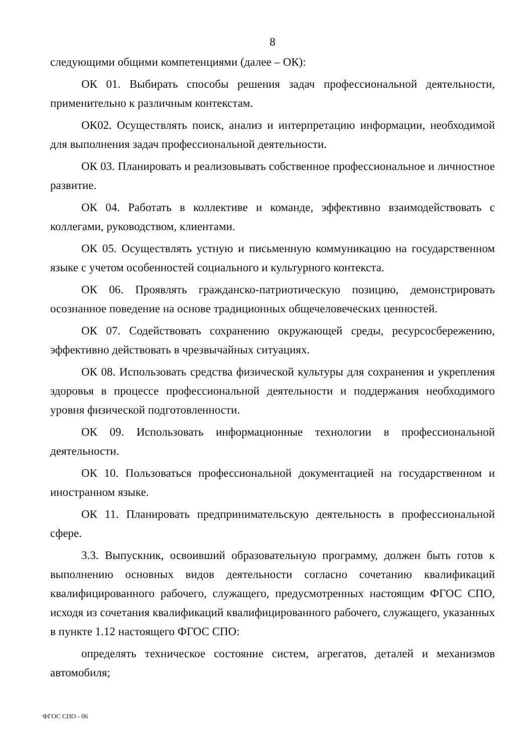8
следующими общими компетенциями (далее – ОК):
ОК 01. Выбирать способы решения задач профессиональной деятельности, применительно к различным контекстам.
ОК02. Осуществлять поиск, анализ и интерпретацию информации, необходимой для выполнения задач профессиональной деятельности.
ОК 03. Планировать и реализовывать собственное профессиональное и личностное развитие.
ОК 04. Работать в коллективе и команде, эффективно взаимодействовать с коллегами, руководством, клиентами.
ОК 05. Осуществлять устную и письменную коммуникацию на государственном языке с учетом особенностей социального и культурного контекста.
ОК 06. Проявлять гражданско-патриотическую позицию, демонстрировать осознанное поведение на основе традиционных общечеловеческих ценностей.
ОК 07. Содействовать сохранению окружающей среды, ресурсосбережению, эффективно действовать в чрезвычайных ситуациях.
ОК 08. Использовать средства физической культуры для сохранения и укрепления здоровья в процессе профессиональной деятельности и поддержания необходимого уровня физической подготовленности.
ОК 09. Использовать информационные технологии в профессиональной деятельности.
ОК 10. Пользоваться профессиональной документацией на государственном и иностранном языке.
ОК 11. Планировать предпринимательскую деятельность в профессиональной сфере.
3.3. Выпускник, освоивший образовательную программу, должен быть готов к выполнению основных видов деятельности согласно сочетанию квалификаций квалифицированного рабочего, служащего, предусмотренных настоящим ФГОС СПО, исходя из сочетания квалификаций квалифицированного рабочего, служащего, указанных в пункте 1.12 настоящего ФГОС СПО:
определять техническое состояние систем, агрегатов, деталей и механизмов автомобиля;
ФГОС СПО - 06